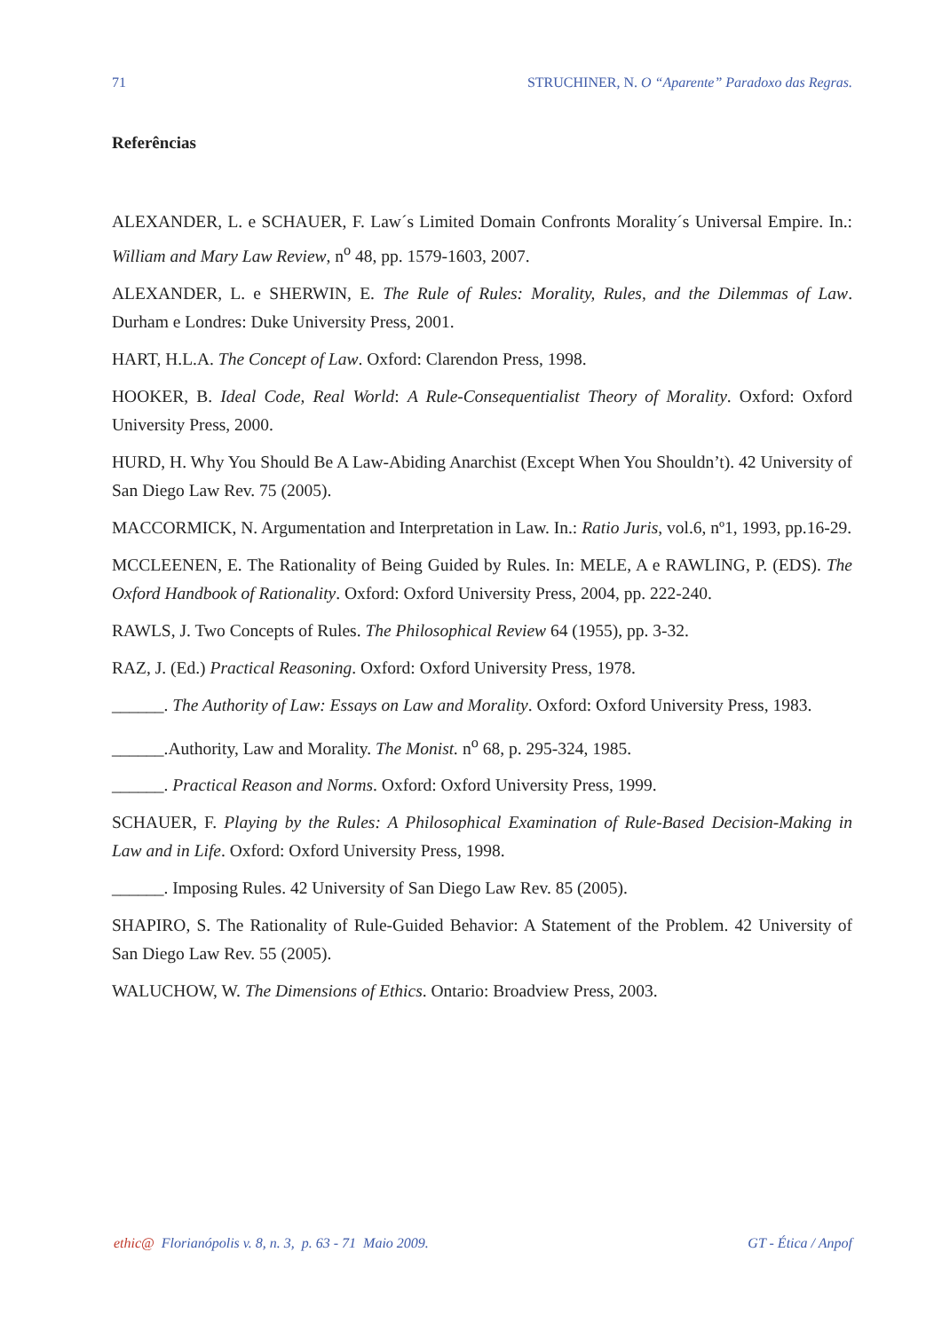71 STRUCHINER, N. O “Aparente” Paradoxo das Regras.
Referências
ALEXANDER, L. e SCHAUER, F. Law´s Limited Domain Confronts Morality´s Universal Empire. In.: William and Mary Law Review, n<sup>o</sup> 48, pp. 1579-1603, 2007.
ALEXANDER, L. e SHERWIN, E. The Rule of Rules: Morality, Rules, and the Dilemmas of Law. Durham e Londres: Duke University Press, 2001.
HART, H.L.A. The Concept of Law. Oxford: Clarendon Press, 1998.
HOOKER, B. Ideal Code, Real World: A Rule-Consequentialist Theory of Morality. Oxford: Oxford University Press, 2000.
HURD, H. Why You Should Be A Law-Abiding Anarchist (Except When You Shouldn’t). 42 University of San Diego Law Rev. 75 (2005).
MACCORMICK, N. Argumentation and Interpretation in Law. In.: Ratio Juris, vol.6, nº1, 1993, pp.16-29.
MCCLEENEN, E. The Rationality of Being Guided by Rules. In: MELE, A e RAWLING, P. (EDS). The Oxford Handbook of Rationality. Oxford: Oxford University Press, 2004, pp. 222-240.
RAWLS, J. Two Concepts of Rules. The Philosophical Review 64 (1955), pp. 3-32.
RAZ, J. (Ed.) Practical Reasoning. Oxford: Oxford University Press, 1978.
______. The Authority of Law: Essays on Law and Morality. Oxford: Oxford University Press, 1983.
______.Authority, Law and Morality. The Monist. n<sup>o</sup> 68, p. 295-324, 1985.
______. Practical Reason and Norms. Oxford: Oxford University Press, 1999.
SCHAUER, F. Playing by the Rules: A Philosophical Examination of Rule-Based Decision-Making in Law and in Life. Oxford: Oxford University Press, 1998.
______. Imposing Rules. 42 University of San Diego Law Rev. 85 (2005).
SHAPIRO, S. The Rationality of Rule-Guided Behavior: A Statement of the Problem. 42 University of San Diego Law Rev. 55 (2005).
WALUCHOW, W. The Dimensions of Ethics. Ontario: Broadview Press, 2003.
ethic@ Florianópolis v. 8, n. 3, p. 63 - 71 Maio 2009. GT - Ética / Anpof